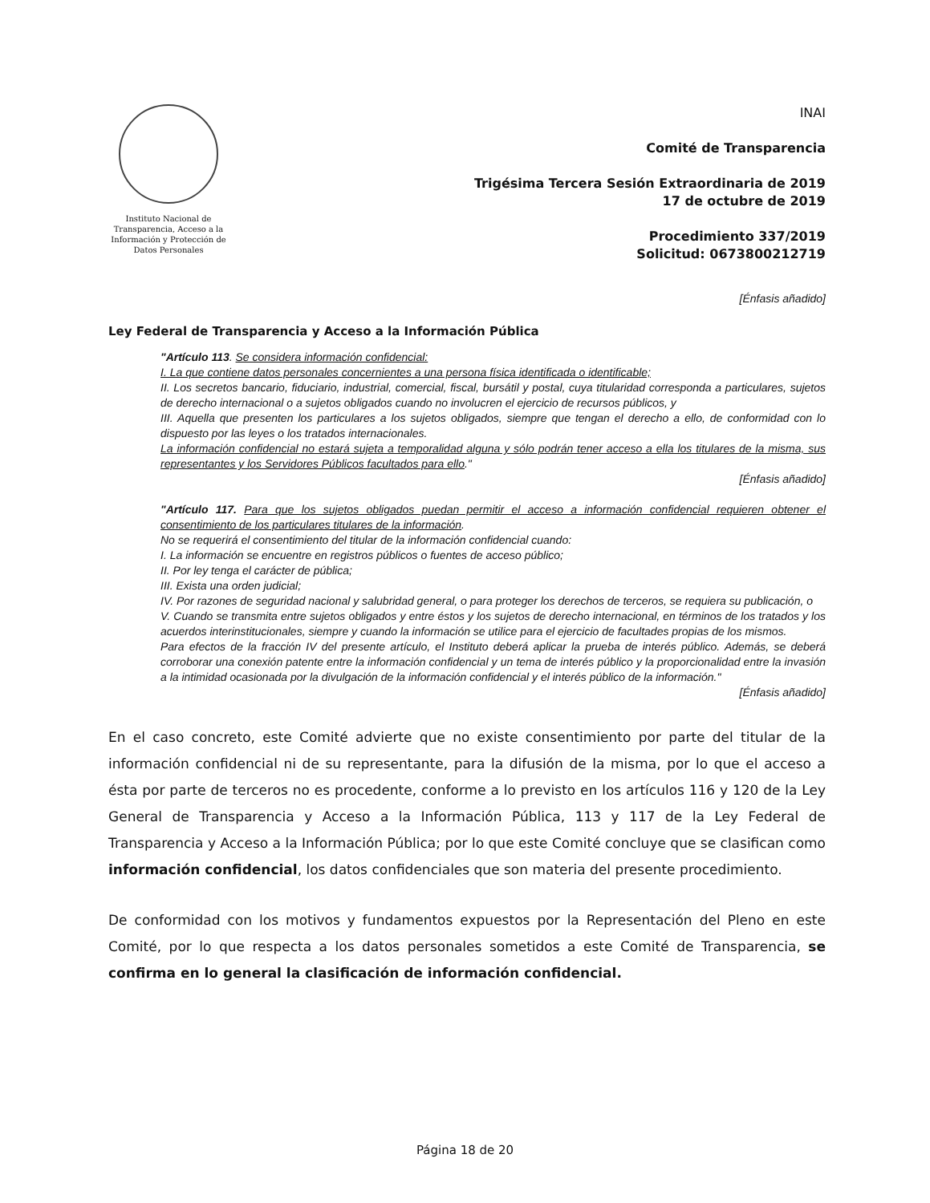Instituto Nacional de Transparencia, Acceso a la Información y Protección de Datos Personales
INAI
Comité de Transparencia
Trigésima Tercera Sesión Extraordinaria de 2019
17 de octubre de 2019
Procedimiento 337/2019
Solicitud: 0673800212719
[Énfasis añadido]
Ley Federal de Transparencia y Acceso a la Información Pública
"Artículo 113. Se considera información confidencial:
I. La que contiene datos personales concernientes a una persona física identificada o identificable;
II. Los secretos bancario, fiduciario, industrial, comercial, fiscal, bursátil y postal, cuya titularidad corresponda a particulares, sujetos de derecho internacional o a sujetos obligados cuando no involucren el ejercicio de recursos públicos, y
III. Aquella que presenten los particulares a los sujetos obligados, siempre que tengan el derecho a ello, de conformidad con lo dispuesto por las leyes o los tratados internacionales.
La información confidencial no estará sujeta a temporalidad alguna y sólo podrán tener acceso a ella los titulares de la misma, sus representantes y los Servidores Públicos facultados para ello."
[Énfasis añadido]
"Artículo 117. Para que los sujetos obligados puedan permitir el acceso a información confidencial requieren obtener el consentimiento de los particulares titulares de la información.
No se requerirá el consentimiento del titular de la información confidencial cuando:
I. La información se encuentre en registros públicos o fuentes de acceso público;
II. Por ley tenga el carácter de pública;
III. Exista una orden judicial;
IV. Por razones de seguridad nacional y salubridad general, o para proteger los derechos de terceros, se requiera su publicación, o
V. Cuando se transmita entre sujetos obligados y entre éstos y los sujetos de derecho internacional, en términos de los tratados y los acuerdos interinstitucionales, siempre y cuando la información se utilice para el ejercicio de facultades propias de los mismos.
Para efectos de la fracción IV del presente artículo, el Instituto deberá aplicar la prueba de interés público. Además, se deberá corroborar una conexión patente entre la información confidencial y un tema de interés público y la proporcionalidad entre la invasión a la intimidad ocasionada por la divulgación de la información confidencial y el interés público de la información."
[Énfasis añadido]
En el caso concreto, este Comité advierte que no existe consentimiento por parte del titular de la información confidencial ni de su representante, para la difusión de la misma, por lo que el acceso a ésta por parte de terceros no es procedente, conforme a lo previsto en los artículos 116 y 120 de la Ley General de Transparencia y Acceso a la Información Pública, 113 y 117 de la Ley Federal de Transparencia y Acceso a la Información Pública; por lo que este Comité concluye que se clasifican como información confidencial, los datos confidenciales que son materia del presente procedimiento.
De conformidad con los motivos y fundamentos expuestos por la Representación del Pleno en este Comité, por lo que respecta a los datos personales sometidos a este Comité de Transparencia, se confirma en lo general la clasificación de información confidencial.
Página 18 de 20